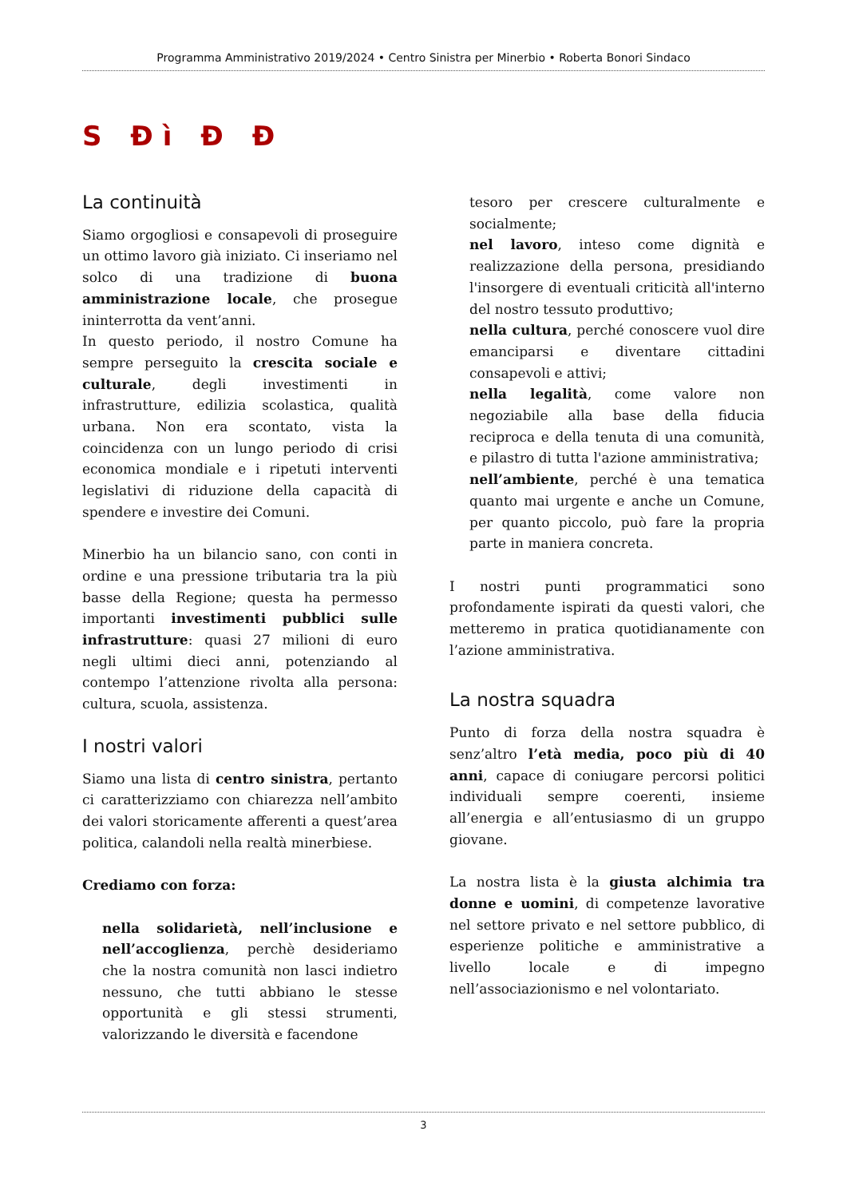Programma Amministrativo 2019/2024 • Centro Sinistra per Minerbio • Roberta Bonori Sindaco
S Đì Đ Đ
La continuità
Siamo orgogliosi e consapevoli di proseguire un ottimo lavoro già iniziato. Ci inseriamo nel solco di una tradizione di buona amministrazione locale, che prosegue ininterrotta da vent’anni.
In questo periodo, il nostro Comune ha sempre perseguito la crescita sociale e culturale, degli investimenti in infrastrutture, edilizia scolastica, qualità urbana. Non era scontato, vista la coincidenza con un lungo periodo di crisi economica mondiale e i ripetuti interventi legislativi di riduzione della capacità di spendere e investire dei Comuni.
Minerbio ha un bilancio sano, con conti in ordine e una pressione tributaria tra la più basse della Regione; questa ha permesso importanti investimenti pubblici sulle infrastrutture: quasi 27 milioni di euro negli ultimi dieci anni, potenziando al contempo l’attenzione rivolta alla persona: cultura, scuola, assistenza.
I nostri valori
Siamo una lista di centro sinistra, pertanto ci caratterizziamo con chiarezza nell’ambito dei valori storicamente afferenti a quest’area politica, calandoli nella realtà minerbiese.
Crediamo con forza:
nella solidarietà, nell’inclusione e nell’accoglienza, perchè desideriamo che la nostra comunità non lasci indietro nessuno, che tutti abbiano le stesse opportunità e gli stessi strumenti, valorizzando le diversità e facendone
tesoro per crescere culturalmente e socialmente;
nel lavoro, inteso come dignità e realizzazione della persona, presidiando l'insorgere di eventuali criticità all'interno del nostro tessuto produttivo;
nella cultura, perché conoscere vuol dire emanciparsi e diventare cittadini consapevoli e attivi;
nella legalità, come valore non negoziabile alla base della fiducia reciproca e della tenuta di una comunità, e pilastro di tutta l'azione amministrativa;
nell’ambiente, perché è una tematica quanto mai urgente e anche un Comune, per quanto piccolo, può fare la propria parte in maniera concreta.
I nostri punti programmatici sono profondamente ispirati da questi valori, che metteremo in pratica quotidianamente con l’azione amministrativa.
La nostra squadra
Punto di forza della nostra squadra è senz’altro l’età media, poco più di 40 anni, capace di coniugare percorsi politici individuali sempre coerenti, insieme all’energia e all’entusiasmo di un gruppo giovane.
La nostra lista è la giusta alchimia tra donne e uomini, di competenze lavorative nel settore privato e nel settore pubblico, di esperienze politiche e amministrative a livello locale e di impegno nell’associazionismo e nel volontariato.
3